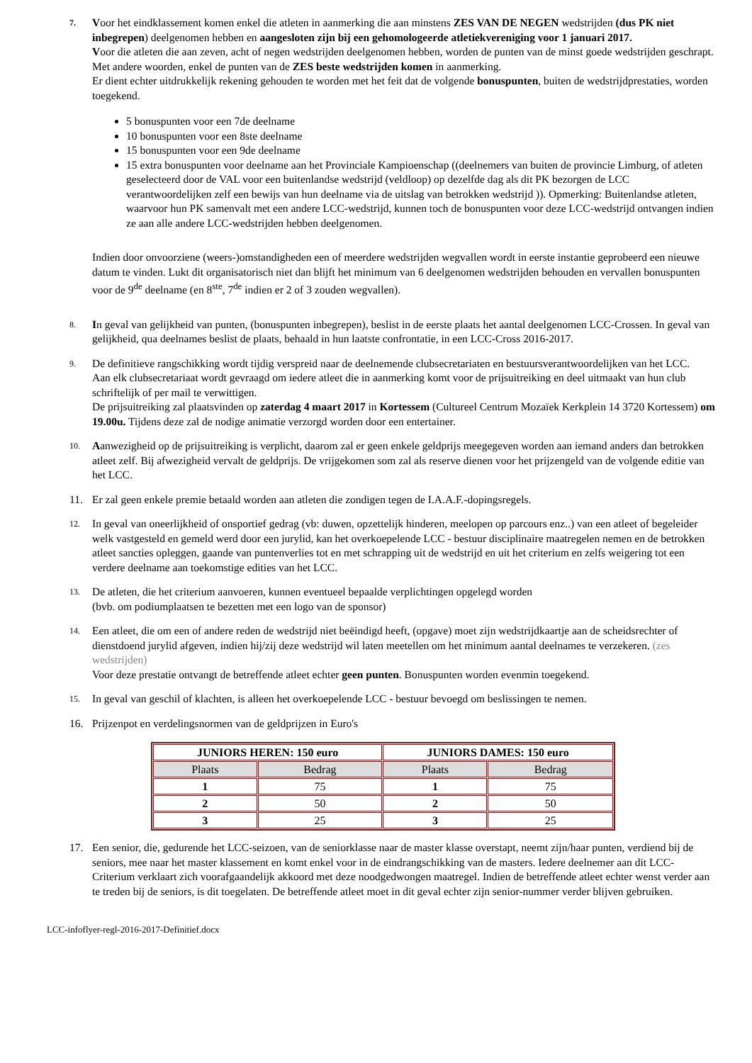7.
Voor het eindklassement komen enkel die atleten in aanmerking die aan minstens ZES VAN DE NEGEN wedstrijden (dus PK niet inbegrepen) deelgenomen hebben en aangesloten zijn bij een gehomologeerde atletiekvereniging voor 1 januari 2017.
Voor die atleten die aan zeven, acht of negen wedstrijden deelgenomen hebben, worden de punten van de minst goede wedstrijden geschrapt.
Met andere woorden, enkel de punten van de ZES beste wedstrijden komen in aanmerking.
Er dient echter uitdrukkelijk rekening gehouden te worden met het feit dat de volgende bonuspunten, buiten de wedstrijdprestaties, worden toegekend.
5 bonuspunten voor een 7de deelname
10 bonuspunten voor een 8ste deelname
15 bonuspunten voor een 9de deelname
15 extra bonuspunten voor deelname aan het Provinciale Kampioenschap ((deelnemers van buiten de provincie Limburg, of atleten geselecteerd door de VAL voor een buitenlandse wedstrijd (veldloop) op dezelfde dag als dit PK bezorgen de LCC verantwoordelijken zelf een bewijs van hun deelname via de uitslag van betrokken wedstrijd )). Opmerking: Buitenlandse atleten, waarvoor hun PK samenvalt met een andere LCC-wedstrijd, kunnen toch de bonuspunten voor deze LCC-wedstrijd ontvangen indien ze aan alle andere LCC-wedstrijden hebben deelgenomen.
Indien door onvoorziene (weers-)omstandigheden een of meerdere wedstrijden wegvallen wordt in eerste instantie geprobeerd een nieuwe datum te vinden. Lukt dit organisatorisch niet dan blijft het minimum van 6 deelgenomen wedstrijden behouden en vervallen bonuspunten voor de 9<sup>de</sup> deelname (en 8<sup>ste</sup>, 7<sup>de</sup> indien er 2 of 3 zouden wegvallen).
8.
In geval van gelijkheid van punten, (bonuspunten inbegrepen), beslist in de eerste plaats het aantal deelgenomen LCC-Crossen. In geval van gelijkheid, qua deelnames beslist de plaats, behaald in hun laatste confrontatie, in een LCC-Cross 2016-2017.
9.
De definitieve rangschikking wordt tijdig verspreid naar de deelnemende clubsecretariaten en bestuursverantwoordelijken van het LCC.
Aan elk clubsecretariaat wordt gevraagd om iedere atleet die in aanmerking komt voor de prijsuitreiking en deel uitmaakt van hun club schriftelijk of per mail te verwittigen.
De prijsuitreiking zal plaatsvinden op zaterdag 4 maart 2017 in Kortessem (Cultureel Centrum Mozaïek Kerkplein 14 3720 Kortessem) om 19.00u. Tijdens deze zal de nodige animatie verzorgd worden door een entertainer.
10.
Aanwezigheid op de prijsuitreiking is verplicht, daarom zal er geen enkele geldprijs meegegeven worden aan iemand anders dan betrokken atleet zelf. Bij afwezigheid vervalt de geldprijs. De vrijgekomen som zal als reserve dienen voor het prijzengeld van de volgende editie van het LCC.
11. Er zal geen enkele premie betaald worden aan atleten die zondigen tegen de I.A.A.F.-dopingsregels.
12.
In geval van oneerlijkheid of onsportief gedrag (vb: duwen, opzettelijk hinderen, meelopen op parcours enz..) van een atleet of begeleider welk vastgesteld en gemeld werd door een jurylid, kan het overkoepelende LCC - bestuur disciplinaire maatregelen nemen en de betrokken atleet sancties opleggen, gaande van puntenverlies tot en met schrapping uit de wedstrijd en uit het criterium en zelfs weigering tot een verdere deelname aan toekomstige edities van het LCC.
13.
De atleten, die het criterium aanvoeren, kunnen eventueel bepaalde verplichtingen opgelegd worden
(bvb. om podiumplaatsen te bezetten met een logo van de sponsor)
14.
Een atleet, die om een of andere reden de wedstrijd niet beëindigd heeft, (opgave) moet zijn wedstrijdkaartje aan de scheidsrechter of dienstdoend jurylid afgeven, indien hij/zij deze wedstrijd wil laten meetellen om het minimum aantal deelnames te verzekeren. (zes wedstrijden)
Voor deze prestatie ontvangt de betreffende atleet echter geen punten. Bonuspunten worden evenmin toegekend.
15.
In geval van geschil of klachten, is alleen het overkoepelende LCC - bestuur bevoegd om beslissingen te nemen.
16. Prijzenpot en verdelingsnormen van de geldprijzen in Euro's
| JUNIORS HEREN: 150 euro | | JUNIORS DAMES: 150 euro | |
| --- | --- | --- | --- |
| Plaats | Bedrag | Plaats | Bedrag |
| 1 | 75 | 1 | 75 |
| 2 | 50 | 2 | 50 |
| 3 | 25 | 3 | 25 |
17. Een senior, die, gedurende het LCC-seizoen, van de seniorklasse naar de master klasse overstapt, neemt zijn/haar punten, verdiend bij de seniors, mee naar het master klassement en komt enkel voor in de eindrangschikking van de masters. Iedere deelnemer aan dit LCC-Criterium verklaart zich voorafgaandelijk akkoord met deze noodgedwongen maatregel. Indien de betreffende atleet echter wenst verder aan te treden bij de seniors, is dit toegelaten. De betreffende atleet moet in dit geval echter zijn senior-nummer verder blijven gebruiken.
LCC-infoflyer-regl-2016-2017-Definitief.docx